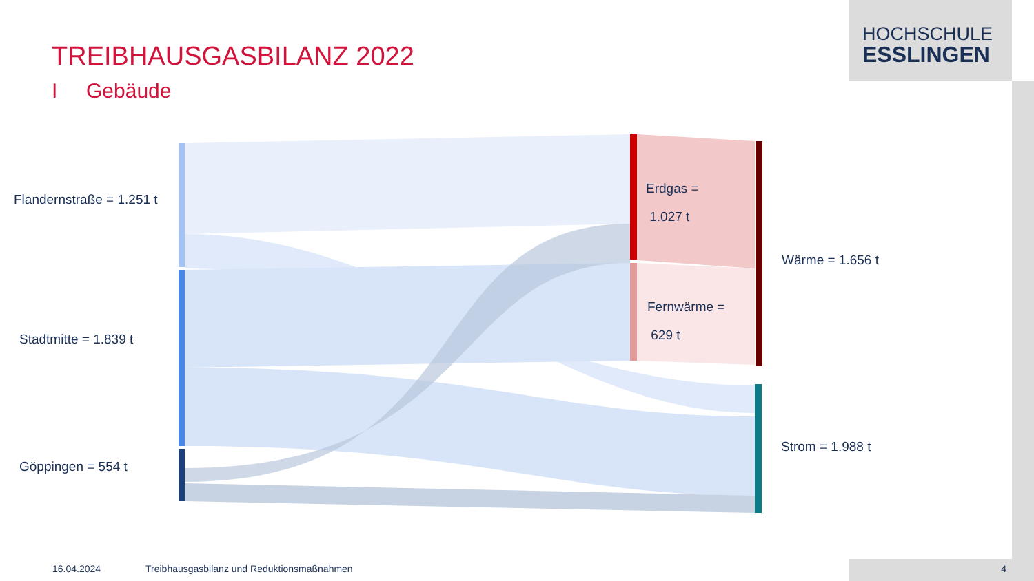HOCHSCHULE
ESSLINGEN
TREIBHAUSGASBILANZ 2022
I Gebäude
Flandernstraße = 1.251 t
Stadtmitte = 1.839 t
Göppingen = 554 t
Erdgas =
1.027 t
Fernwärme =
629 t
Wärme = 1.656 t
Strom = 1.988 t
16.04.2024
Treibhausgasbilanz und Reduktionsmaßnahmen
4